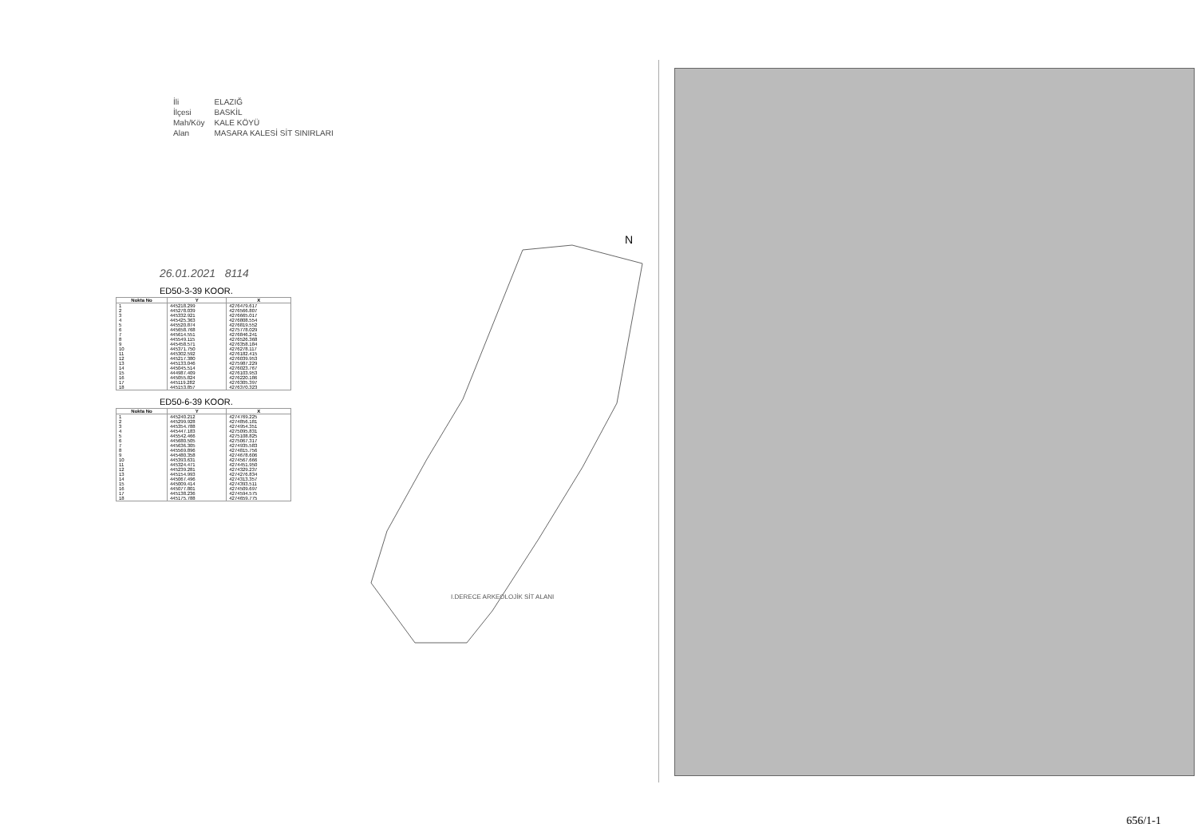| İli | ELAZIĞ |
| İlçesi | BASKİL |
| Mah/Köy | KALE KÖYÜ |
| Alan | MASARA KALESİ SİT SINIRLARI |
26.01.2021 8114
ED50-3-39 KOOR.
| Nokta No | Y | X |
| --- | --- | --- |
| 1 2 3 4 5 6 7 8 9 10 11 12 13 14 15 16 17 18 | 445218.299 445278.039 445332.921 445425.363 445520.874 445658.768 445614.551 445549.115 445458.571 445371.750 445302.592 445217.380 445133.046 445045.514 444987.409 445055.824 445119.282 445153.857 | 4276479.617 4276566.807 4276665.017 4276808.554 4276819.552 4275778.029 4276846.241 4276526.368 4276358.184 4276278.117 4276182.415 4276039.953 4275987.229 4276023.767 4276103.953 4276220.186 4276305.397 4276370.323 |
ED50-6-39 KOOR.
| Nokta No | Y | X |
| --- | --- | --- |
| 1 2 3 4 5 6 7 8 9 10 11 12 13 14 15 16 17 18 | 445240.212 445299.928 445354.788 445447.183 445542.466 445680.505 445636.305 445569.896 445480.358 445393.631 445324.471 445239.281 445154.993 445067.496 445009.414 445077.801 445138.236 445175.788 | 4274769.225 4274856.181 4274954.351 4275095.831 4275108.825 4275067.317 4274935.583 4274815.756 4274678.606 4274567.666 4274451.950 4274329.237 4274276.834 4274313.357 4274393.511 4274509.697 4274594.575 4274659.775 |
N
I.DERECE ARKEOLOJİK SİT ALANI
656/1-1